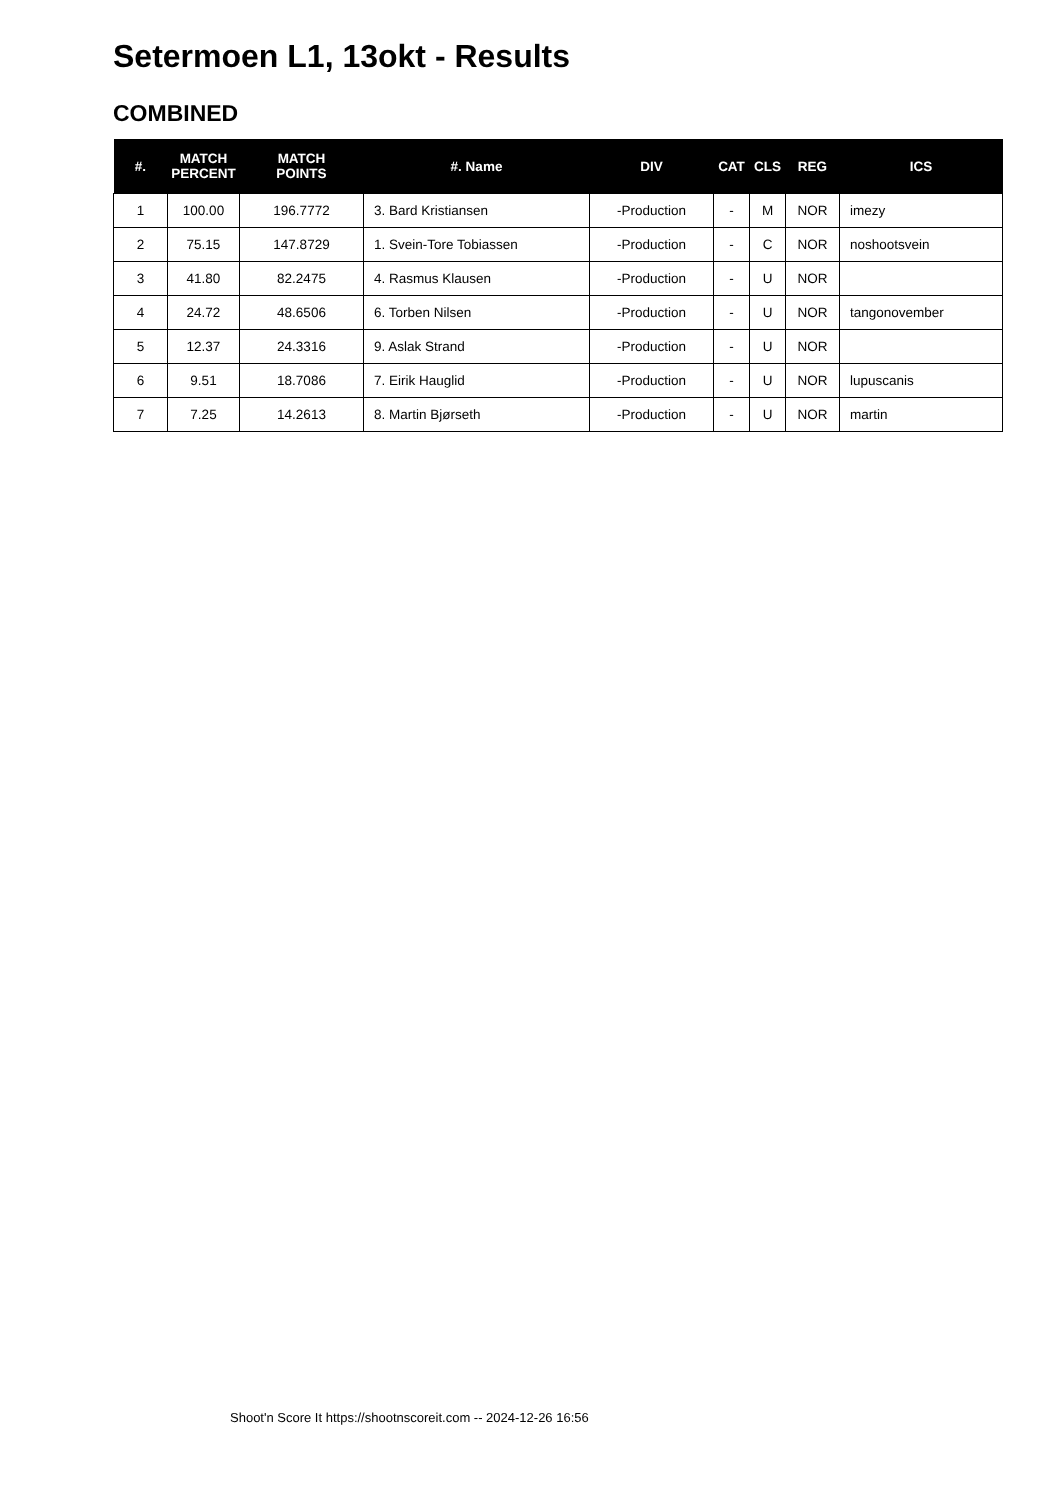Setermoen L1, 13okt - Results
COMBINED
| #. | MATCH PERCENT | MATCH POINTS | #. Name | DIV | CAT | CLS | REG | ICS |
| --- | --- | --- | --- | --- | --- | --- | --- | --- |
| 1 | 100.00 | 196.7772 | 3. Bard Kristiansen | -Production | - | M | NOR | imezy |
| 2 | 75.15 | 147.8729 | 1. Svein-Tore Tobiassen | -Production | - | C | NOR | noshootsvein |
| 3 | 41.80 | 82.2475 | 4. Rasmus Klausen | -Production | - | U | NOR | |
| 4 | 24.72 | 48.6506 | 6. Torben Nilsen | -Production | - | U | NOR | tangonovember |
| 5 | 12.37 | 24.3316 | 9. Aslak Strand | -Production | - | U | NOR | |
| 6 | 9.51 | 18.7086 | 7. Eirik Hauglid | -Production | - | U | NOR | lupuscanis |
| 7 | 7.25 | 14.2613 | 8. Martin Bjørseth | -Production | - | U | NOR | martin |
Shoot'n Score It https://shootnscoreit.com -- 2024-12-26 16:56